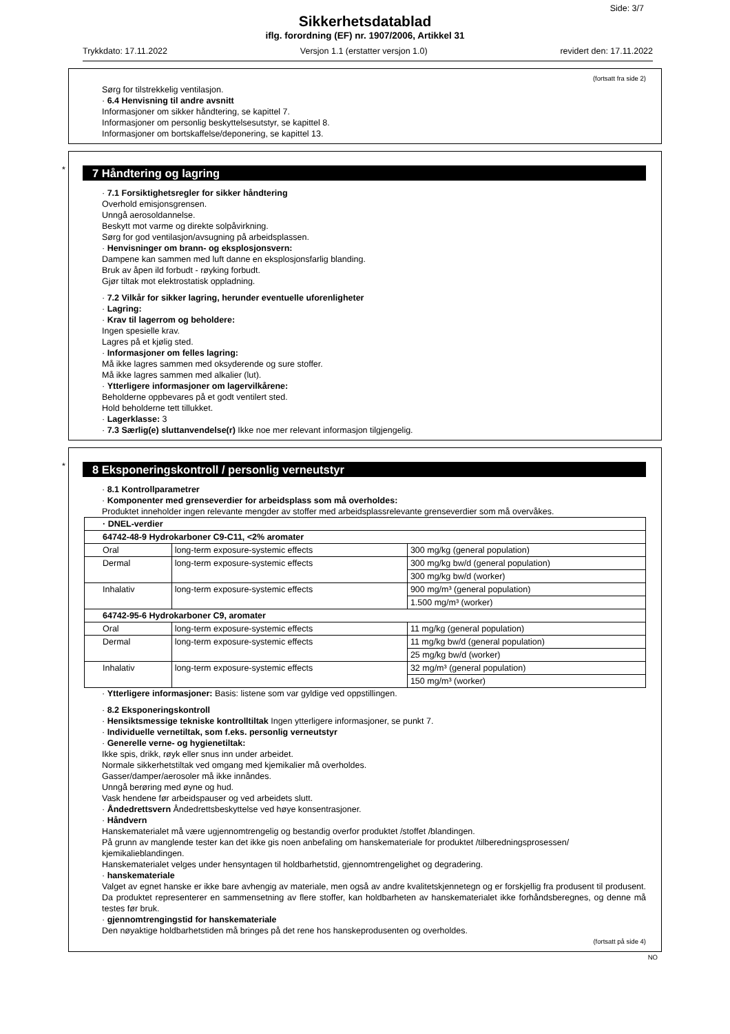Side: 3/7
Sikkerhetsdatablad
iflg. forordning (EF) nr. 1907/2006, Artikkel 31
Trykkdato: 17.11.2022 Versjon 1.1 (erstatter versjon 1.0) revidert den: 17.11.2022
(fortsatt fra side 2)
Sørg for tilstrekkelig ventilasjon.
· 6.4 Henvisning til andre avsnitt
Informasjoner om sikker håndtering, se kapittel 7.
Informasjoner om personlig beskyttelsesutstyr, se kapittel 8.
Informasjoner om bortskaffelse/deponering, se kapittel 13.
*
7 Håndtering og lagring
· 7.1 Forsiktighetsregler for sikker håndtering
Overhold emisjonsgrensen.
Unngå aerosoldannelse.
Beskytt mot varme og direkte solpåvirkning.
Sørg for god ventilasjon/avsugning på arbeidsplassen.
· Henvisninger om brann- og eksplosjonsvern:
Dampene kan sammen med luft danne en eksplosjonsfarlig blanding.
Bruk av åpen ild forbudt - røyking forbudt.
Gjør tiltak mot elektrostatisk oppladning.
· 7.2 Vilkår for sikker lagring, herunder eventuelle uforenligheter
· Lagring:
· Krav til lagerrom og beholdere:
Ingen spesielle krav.
Lagres på et kjølig sted.
· Informasjoner om felles lagring:
Må ikke lagres sammen med oksyderende og sure stoffer.
Må ikke lagres sammen med alkalier (lut).
· Ytterligere informasjoner om lagervilkårene:
Beholderne oppbevares på et godt ventilert sted.
Hold beholderne tett tillukket.
· Lagerklasse: 3
· 7.3 Særlig(e) sluttanvendelse(r) Ikke noe mer relevant informasjon tilgjengelig.
*
8 Eksponeringskontroll / personlig verneutstyr
· 8.1 Kontrollparametrer
· Komponenter med grenseverdier for arbeidsplass som må overholdes:
Produktet inneholder ingen relevante mengder av stoffer med arbeidsplassrelevante grenseverdier som må overvåkes.
| · DNEL-verdier | | |
| --- | --- | --- |
| 64742-48-9 Hydrokarboner C9-C11, <2% aromater | | |
| Oral | long-term exposure-systemic effects | 300 mg/kg (general population) |
| Dermal | long-term exposure-systemic effects | 300 mg/kg bw/d (general population) |
| | | 300 mg/kg bw/d (worker) |
| Inhalativ | long-term exposure-systemic effects | 900 mg/m³ (general population) |
| | | 1.500 mg/m³ (worker) |
| 64742-95-6 Hydrokarboner C9, aromater | | |
| Oral | long-term exposure-systemic effects | 11 mg/kg (general population) |
| Dermal | long-term exposure-systemic effects | 11 mg/kg bw/d (general population) |
| | | 25 mg/kg bw/d (worker) |
| Inhalativ | long-term exposure-systemic effects | 32 mg/m³ (general population) |
| | | 150 mg/m³ (worker) |
· Ytterligere informasjoner: Basis: listene som var gyldige ved oppstillingen.
· 8.2 Eksponeringskontroll
· Hensiktsmessige tekniske kontrolltiltak Ingen ytterligere informasjoner, se punkt 7.
· Individuelle vernetiltak, som f.eks. personlig verneutstyr
· Generelle verne- og hygienetiltak:
Ikke spis, drikk, røyk eller snus inn under arbeidet.
Normale sikkerhetstiltak ved omgang med kjemikalier må overholdes.
Gasser/damper/aerosoler må ikke innåndes.
Unngå berøring med øyne og hud.
Vask hendene før arbeidspauser og ved arbeidets slutt.
· Åndedrettsvern Åndedrettsbeskyttelse ved høye konsentrasjoner.
· Håndvern
Hanskematerialet må være ugjennomtrengelig og bestandig overfor produktet /stoffet /blandingen.
På grunn av manglende tester kan det ikke gis noen anbefaling om hanskemateriale for produktet /tilberedningsprosessen/ kjemikalieblandingen.
Hanskematerialet velges under hensyntagen til holdbarhetstid, gjennomtrengelighet og degradering.
· hanskemateriale
Valget av egnet hanske er ikke bare avhengig av materiale, men også av andre kvalitetskjennetegn og er forskjellig fra produsent til produsent. Da produktet representerer en sammensetning av flere stoffer, kan holdbarheten av hanskematerialet ikke forhåndsberegnes, og denne må testes før bruk.
· gjennomtrengingstid for hanskemateriale
Den nøyaktige holdbarhetstiden må bringes på det rene hos hanskeprodusenten og overholdes.
(fortsatt på side 4)
NO